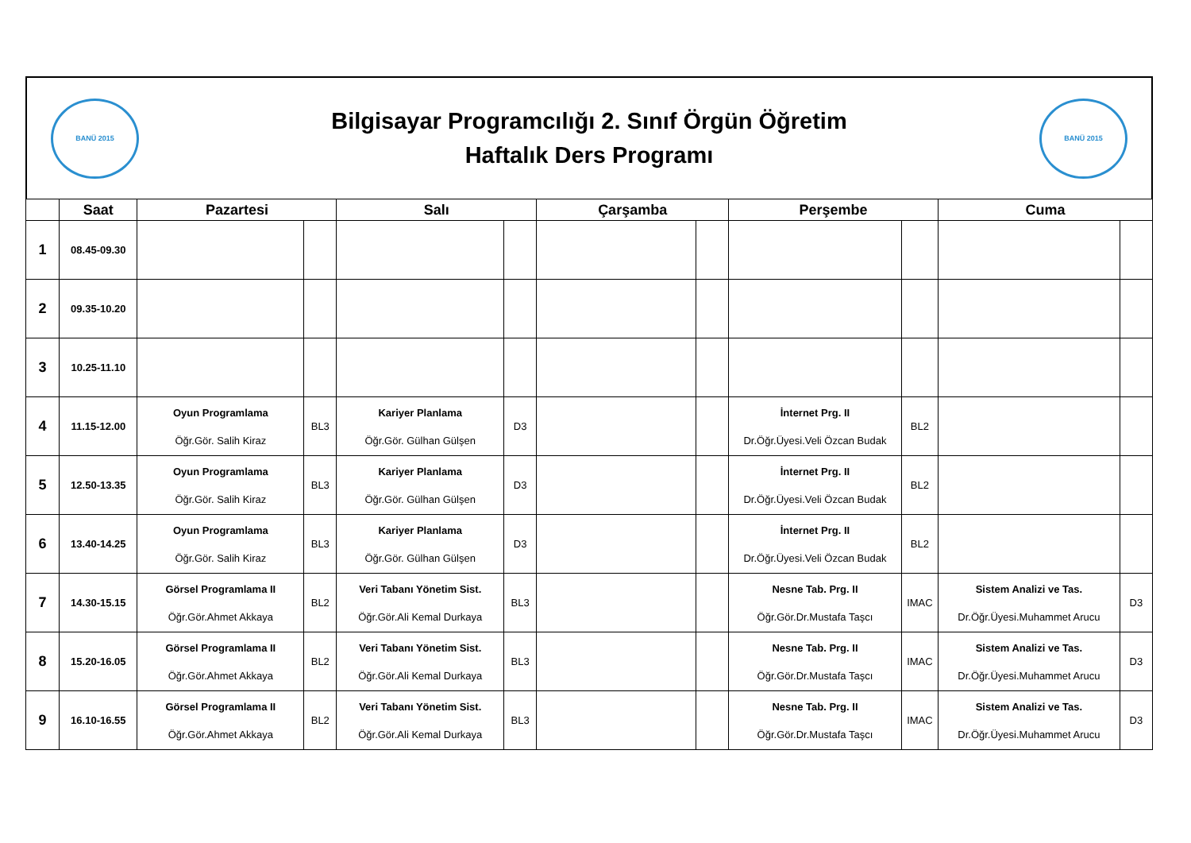BANÜ 2015
Bilgisayar Programcılığı 2. Sınıf Örgün Öğretim
Haftalık Ders Programı
BANÜ 2015
| | Saat | Pazartesi | | Salı | | Çarşamba | | Perşembe | | Cuma | |
| --- | --- | --- | --- | --- | --- | --- | --- | --- | --- | --- | --- |
| 1 | 08.45-09.30 | | | | | | | | | | |
| 2 | 09.35-10.20 | | | | | | | | | | |
| 3 | 10.25-11.10 | | | | | | | | | | |
| 4 | 11.15-12.00 | Oyun Programlama Öğr.Gör. Salih Kiraz | BL3 | Kariyer Planlama Öğr.Gör. Gülhan Gülşen | D3 | | | İnternet Prg. II Dr.Öğr.Üyesi.Veli Özcan Budak | BL2 | | |
| 5 | 12.50-13.35 | Oyun Programlama Öğr.Gör. Salih Kiraz | BL3 | Kariyer Planlama Öğr.Gör. Gülhan Gülşen | D3 | | | İnternet Prg. II Dr.Öğr.Üyesi.Veli Özcan Budak | BL2 | | |
| 6 | 13.40-14.25 | Oyun Programlama Öğr.Gör. Salih Kiraz | BL3 | Kariyer Planlama Öğr.Gör. Gülhan Gülşen | D3 | | | İnternet Prg. II Dr.Öğr.Üyesi.Veli Özcan Budak | BL2 | | |
| 7 | 14.30-15.15 | Görsel Programlama II Öğr.Gör.Ahmet Akkaya | BL2 | Veri Tabanı Yönetim Sist. Öğr.Gör.Ali Kemal Durkaya | BL3 | | | Nesne Tab. Prg. II Öğr.Gör.Dr.Mustafa Taşcı | IMAC | Sistem Analizi ve Tas. Dr.Öğr.Üyesi.Muhammet Arucu | D3 |
| 8 | 15.20-16.05 | Görsel Programlama II Öğr.Gör.Ahmet Akkaya | BL2 | Veri Tabanı Yönetim Sist. Öğr.Gör.Ali Kemal Durkaya | BL3 | | | Nesne Tab. Prg. II Öğr.Gör.Dr.Mustafa Taşcı | IMAC | Sistem Analizi ve Tas. Dr.Öğr.Üyesi.Muhammet Arucu | D3 |
| 9 | 16.10-16.55 | Görsel Programlama II Öğr.Gör.Ahmet Akkaya | BL2 | Veri Tabanı Yönetim Sist. Öğr.Gör.Ali Kemal Durkaya | BL3 | | | Nesne Tab. Prg. II Öğr.Gör.Dr.Mustafa Taşcı | IMAC | Sistem Analizi ve Tas. Dr.Öğr.Üyesi.Muhammet Arucu | D3 |